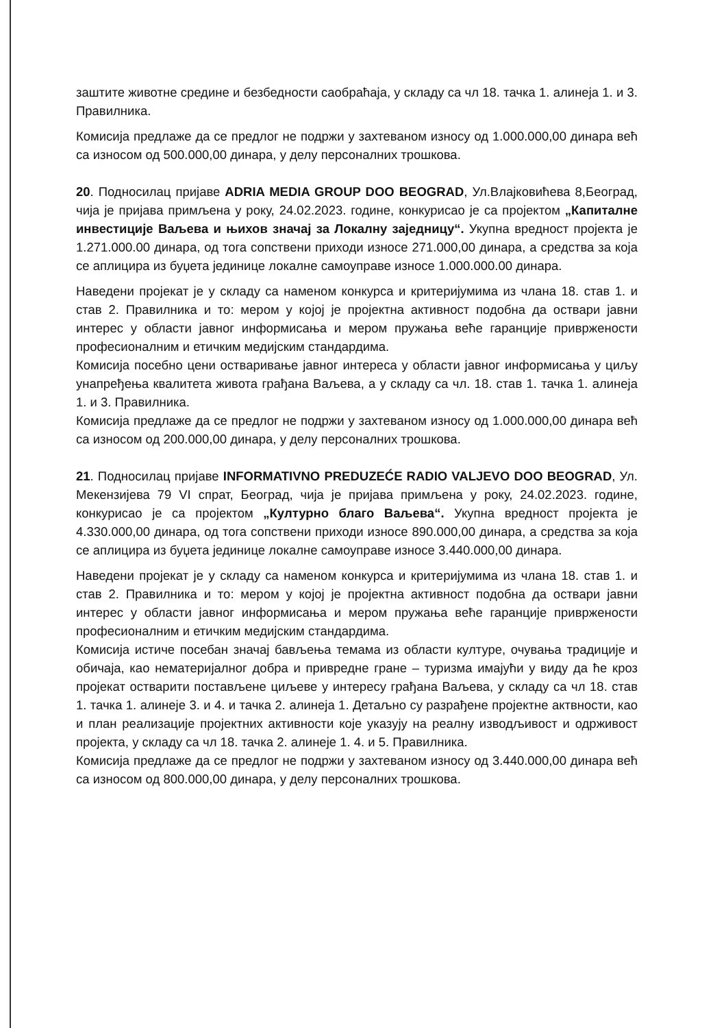заштите животне средине и безбедности саобраћаја, у складу са чл 18. тачка 1. алинеја 1. и 3. Правилника.
Комисија предлаже да се предлог не подржи у захтеваном износу од 1.000.000,00 динара већ са износом од 500.000,00 динара, у делу персоналних трошкова.
20. Подносилац пријаве ADRIA MEDIA GROUP DOO BEOGRAD, Ул.Влајковићева 8,Београд, чија је пријава примљена у року, 24.02.2023. године, конкурисао је са пројектом „Капиталне инвестиције Ваљева и њихов значај за Локалну заједницу“. Укупна вредност пројекта је 1.271.000.00 динара, од тога сопствени приходи износе 271.000,00 динара, а средства за која се аплицира из буџета јединице локалне самоуправе износе 1.000.000.00 динара.
Наведени пројекат је у складу са наменом конкурса и критеријумима из члана 18. став 1. и став 2. Правилника и то: мером у којој је пројектна активност подобна да оствари јавни интерес у области јавног информисања и мером пружања веће гаранције привржености професионалним и етичким медијским стандардима.
Комисија посебно цени остваривање јавног интереса у области јавног информисања у циљу унапређења квалитета живота грађана Ваљева, а у складу са чл. 18. став 1. тачка 1. алинеја 1. и 3. Правилника.
Комисија предлаже да се предлог не подржи у захтеваном износу од 1.000.000,00 динара већ са износом од 200.000,00 динара, у делу персоналних трошкова.
21. Подносилац пријаве INFORMATIVNO PREDUZEĆE RADIO VALJEVO DOO BEOGRAD, Ул. Мекензијева 79 VI спрат, Београд, чија је пријава примљена у року, 24.02.2023. године, конкурисао је са пројектом „Културно благо Ваљева“. Укупна вредност пројекта је 4.330.000,00 динара, од тога сопствени приходи износе 890.000,00 динара, а средства за која се аплицира из буџета јединице локалне самоуправе износе 3.440.000,00 динара.
Наведени пројекат је у складу са наменом конкурса и критеријумима из члана 18. став 1. и став 2. Правилника и то: мером у којој је пројектна активност подобна да оствари јавни интерес у области јавног информисања и мером пружања веће гаранције привржености професионалним и етичким медијским стандардима.
Комисија истиче посебан значај бављења темама из области културе, очувања традиције и обичаја, као нематеријалног добра и привредне гране – туризма имајући у виду да ће кроз пројекат остварити постављене циљеве у интересу грађана Ваљева, у складу са чл 18. став 1. тачка 1. алинеје 3. и 4. и тачка 2. алинеја 1. Детаљно су разрађене пројектне актвности, као и план реализације пројектних активности које указују на реалну изводљивост и одрживост пројекта, у складу са чл 18. тачка 2. алинеје 1. 4. и 5. Правилника.
Комисија предлаже да се предлог не подржи у захтеваном износу од 3.440.000,00 динара већ са износом од 800.000,00 динара, у делу персоналних трошкова.